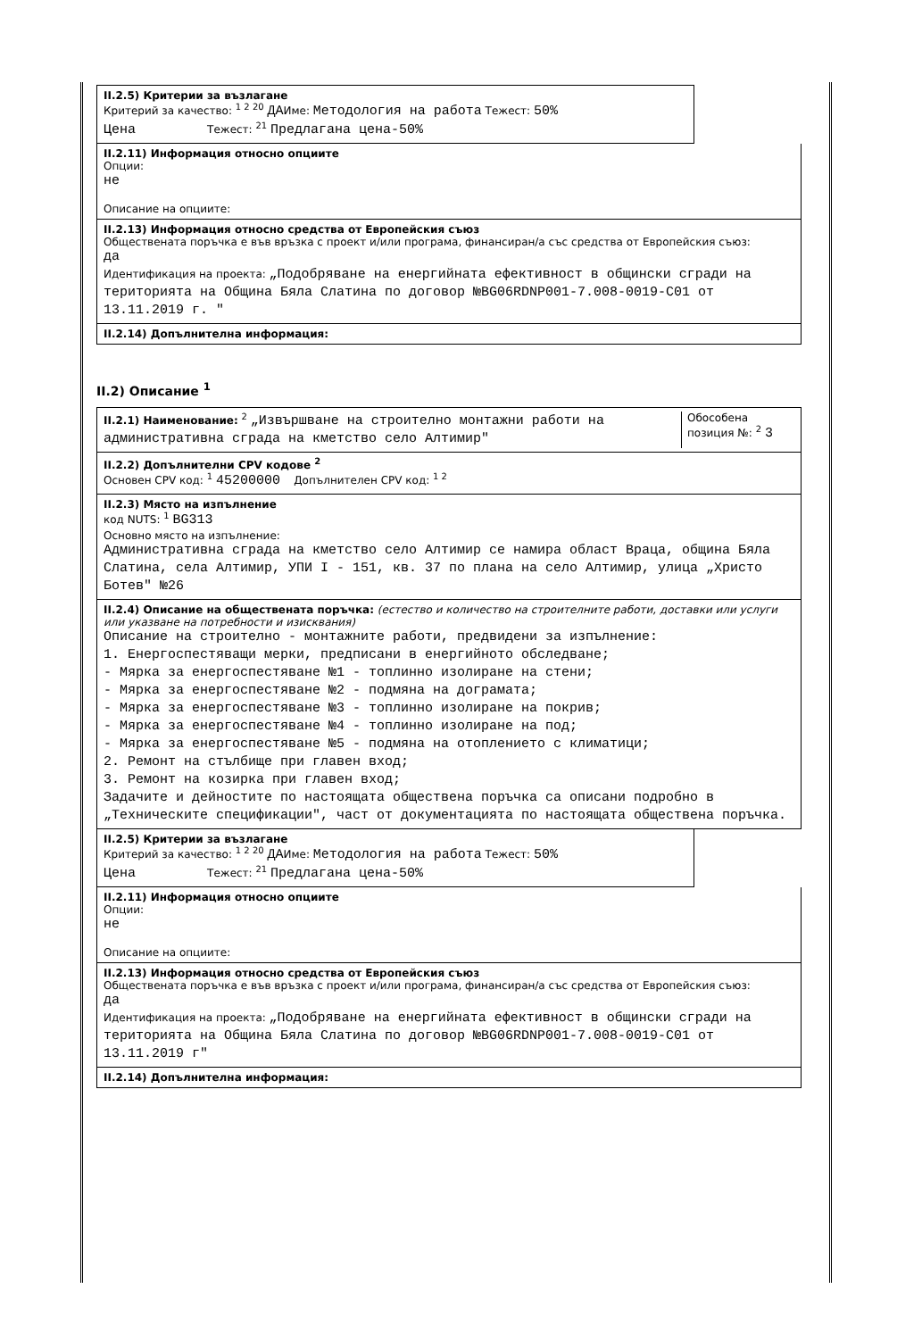II.2.5) Критерии за възлагане
Критерий за качество: <sup>1 2 20</sup> ДАИме: Методология на работа Тежест: 50%
Цена Тежест: <sup>21</sup> Предлагана цена-50%
II.2.11) Информация относно опциите
Опции:
не
Описание на опциите:
II.2.13) Информация относно средства от Европейския съюз
Обществената поръчка е във връзка с проект и/или програма, финансиран/а със средства от Европейския съюз:
да
Идентификация на проекта: „Подобряване на енергийната ефективност в общински сгради на територията на Община Бяла Слатина по договор №BG06RDNP001-7.008-0019-C01 от 13.11.2019 г. "
II.2.14) Допълнителна информация:
II.2) Описание <sup>1</sup>
II.2.1) Наименование: <sup>2</sup> „Извършване на строително монтажни работи на административна сграда на кметство село Алтимир"
Обособена позиция №: <sup>2</sup> 3
II.2.2) Допълнителни CPV кодове <sup>2</sup>
Основен CPV код: <sup>1</sup> 45200000 Допълнителен CPV код: <sup>1 2</sup>
II.2.3) Място на изпълнение
код NUTS: <sup>1</sup> BG313
Основно място на изпълнение:
Административна сграда на кметство село Алтимир се намира област Враца, община Бяла Слатина, села Алтимир, УПИ I - 151, кв. 37 по плана на село Алтимир, улица „Христо Ботев" №26
II.2.4) Описание на обществената поръчка: (естество и количество на строителните работи, доставки или услуги или указване на потребности и изисквания)
Описание на строително - монтажните работи, предвидени за изпълнение:
1. Енергоспестяващи мерки, предписани в енергийното обследване;
- Мярка за енергоспестяване №1 - топлинно изолиране на стени;
- Мярка за енергоспестяване №2 - подмяна на дограмата;
- Мярка за енергоспестяване №3 - топлинно изолиране на покрив;
- Мярка за енергоспестяване №4 - топлинно изолиране на под;
- Мярка за енергоспестяване №5 - подмяна на отоплението с климатици;
2. Ремонт на стълбище при главен вход;
3. Ремонт на козирка при главен вход;
Задачите и дейностите по настоящата обществена поръчка са описани подробно в „Техническите спецификации", част от документацията по настоящата обществена поръчка.
II.2.5) Критерии за възлагане
Критерий за качество: <sup>1 2 20</sup> ДАИме: Методология на работа Тежест: 50%
Цена Тежест: <sup>21</sup> Предлагана цена-50%
II.2.11) Информация относно опциите
Опции:
не
Описание на опциите:
II.2.13) Информация относно средства от Европейския съюз
Обществената поръчка е във връзка с проект и/или програма, финансиран/а със средства от Европейския съюз:
да
Идентификация на проекта: „Подобряване на енергийната ефективност в общински сгради на територията на Община Бяла Слатина по договор №BG06RDNP001-7.008-0019-C01 от 13.11.2019 г"
II.2.14) Допълнителна информация: